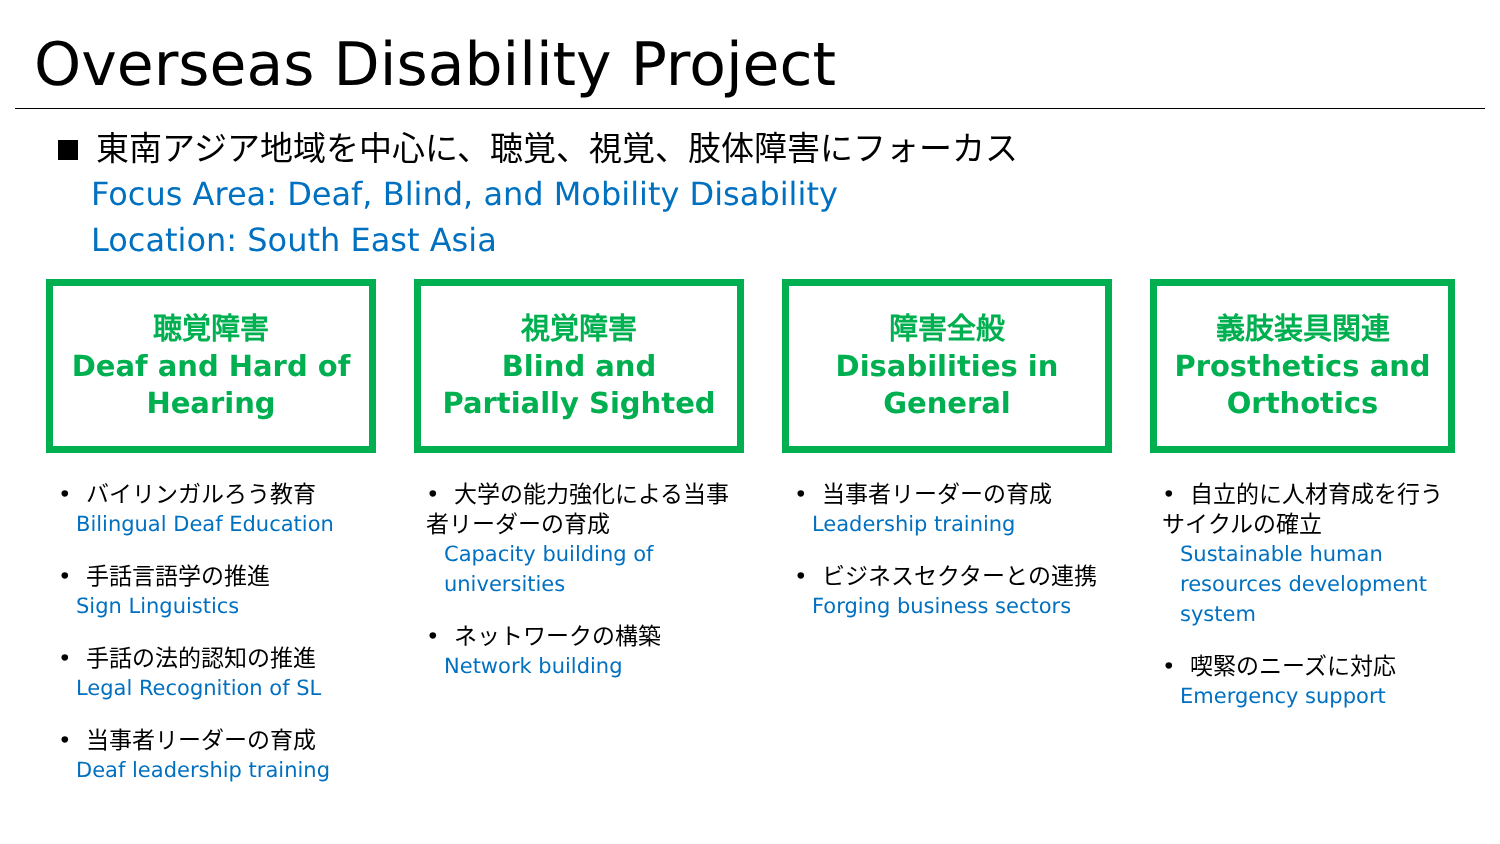Overseas Disability Project
東南アジア地域を中心に、聴覚、視覚、肢体障害にフォーカス
Focus Area: Deaf, Blind, and Mobility Disability
Location: South East Asia
聴覚障害
Deaf and Hard of
Hearing
• バイリンガルろう教育
Bilingual Deaf Education
• 手話言語学の推進
Sign Linguistics
• 手話の法的認知の推進
Legal Recognition of SL
• 当事者リーダーの育成
Deaf leadership training
視覚障害
Blind and
Partially Sighted
• 大学の能力強化による当事者リーダーの育成
Capacity building of universities
• ネットワークの構築
Network building
障害全般
Disabilities in
General
• 当事者リーダーの育成
Leadership training
• ビジネスセクターとの連携
Forging business sectors
義肢装具関連
Prosthetics and
Orthotics
• 自立的に人材育成を行うサイクルの確立
Sustainable human resources development system
• 喫緊のニーズに対応
Emergency support